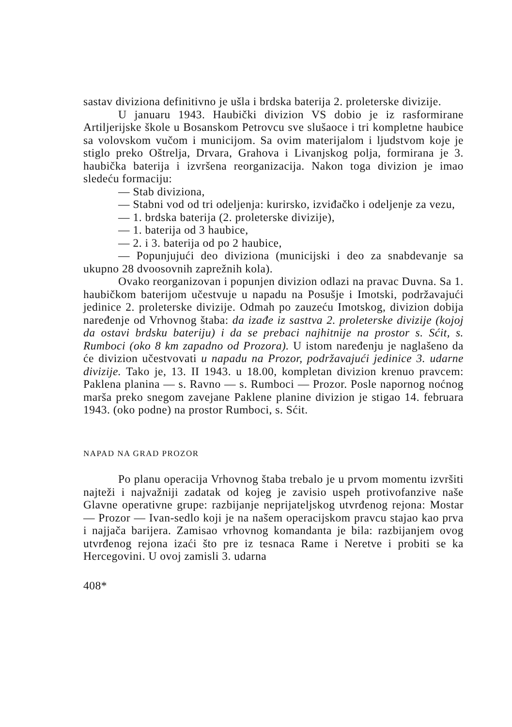sastav diviziona definitivno je ušla i brdska baterija 2. proleterske divizije.
U januaru 1943. Haubički divizion VS dobio je iz rasformirane Artiljerijske škole u Bosanskom Petrovcu sve slušaoce i tri kompletne haubice sa volovskom vučom i municijom. Sa ovim materijalom i ljudstvom koje je stiglo preko Oštrelja, Drvara, Grahova i Livanjskog polja, formirana je 3. haubička baterija i izvršena reorganizacija. Nakon toga divizion je imao sledeću formaciju:
— Stab diviziona,
— Stabni vod od tri odeljenja: kurirsko, izviđačko i odeljenje za vezu,
— 1. brdska baterija (2. proleterske divizije),
— 1. baterija od 3 haubice,
— 2. i 3. baterija od po 2 haubice,
— Popunjujući deo diviziona (municijski i deo za snabdevanje sa ukupno 28 dvoosovnih zaprežnih kola).
Ovako reorganizovan i popunjen divizion odlazi na pravac Duvna. Sa 1. haubičkom baterijom učestvuje u napadu na Posušje i Imotski, podržavajući jedinice 2. proleterske divizije. Odmah po zauzeću Imotskog, divizion dobija naređenje od Vrhovnog štaba: da izađe iz sasttva 2. proleterske divizije (kojoj da ostavi brdsku bateriju) i da se prebaci najhitnije na prostor s. Sćit, s. Rumboci (oko 8 km zapadno od Prozora). U istom naređenju je naglašeno da će divizion učestvovati u napadu na Prozor, podržavajući jedinice 3. udarne divizije. Tako je, 13. II 1943. u 18.00, kompletan divizion krenuo pravcem: Paklena planina — s. Ravno — s. Rumboci — Prozor. Posle napornog noćnog marša preko snegom zavejane Paklene planine divizion je stigao 14. februara 1943. (oko podne) na prostor Rumboci, s. Sćit.
NAPAD NA GRAD PROZOR
Po planu operacija Vrhovnog štaba trebalo je u prvom momentu izvršiti najteži i najvažniji zadatak od kojeg je zavisio uspeh protivofanzive naše Glavne operativne grupe: razbijanje neprijateljskog utvrđenog rejona: Mostar — Prozor — Ivan-sedlo koji je na našem operacijskom pravcu stajao kao prva i najjača barijera. Zamisao vrhovnog komandanta je bila: razbijanjem ovog utvrđenog rejona izaći što pre iz tesnaca Rame i Neretve i probiti se ka Hercegovini. U ovoj zamisli 3. udarna
408*